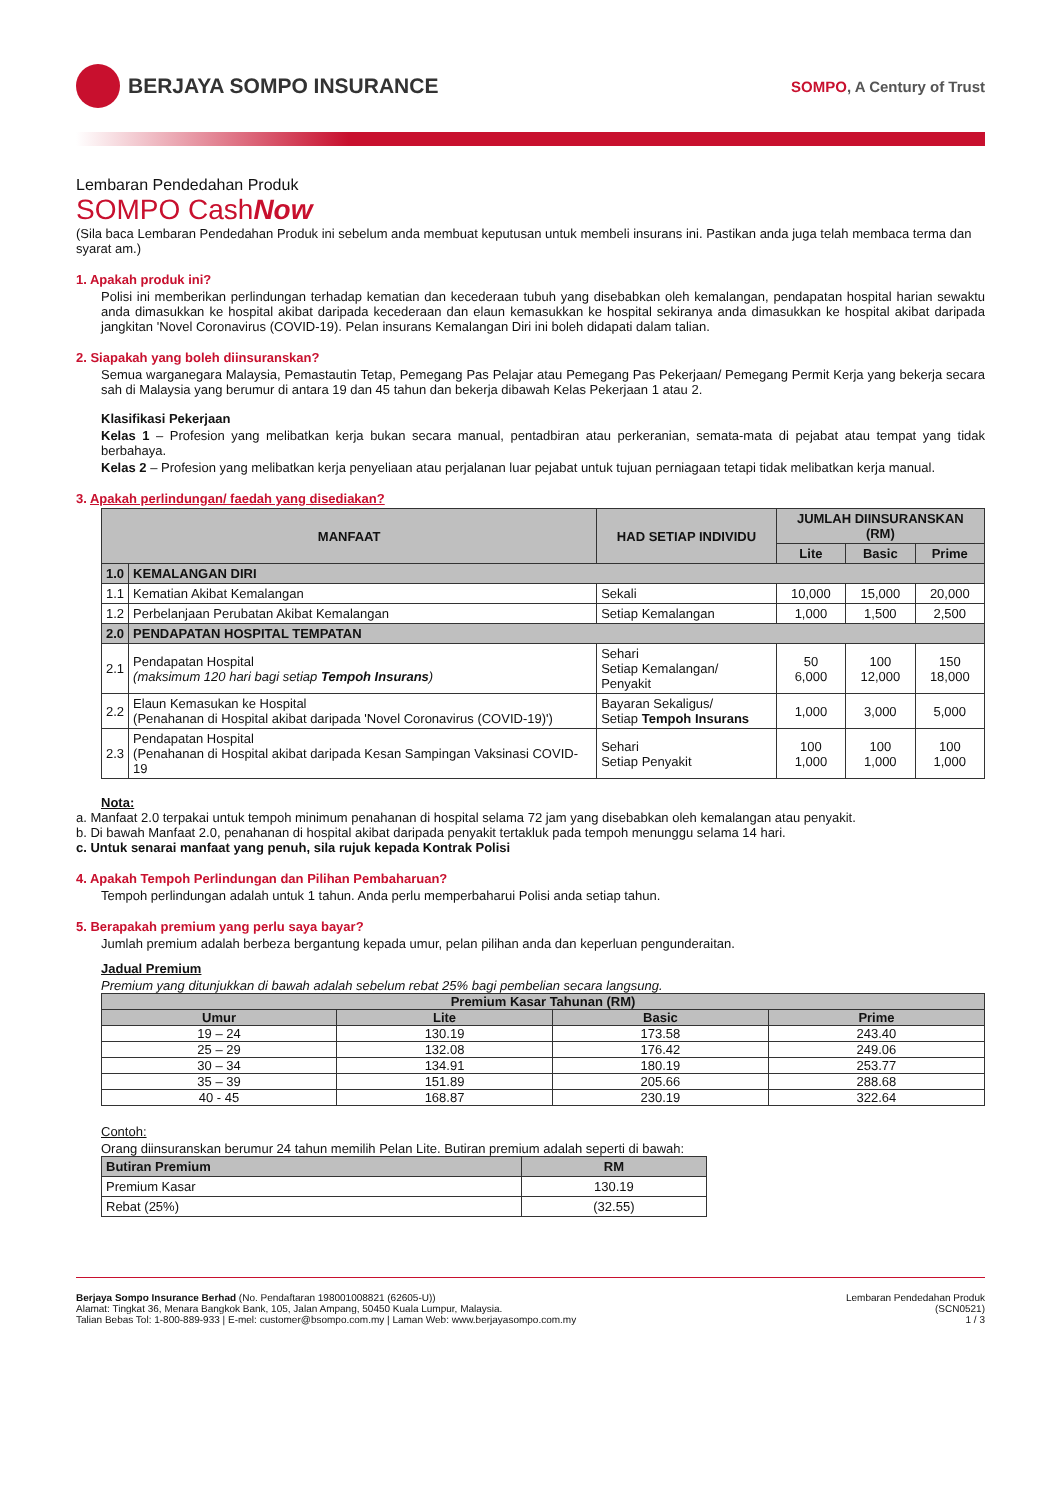BERJAYA SOMPO INSURANCE
SOMPO, A Century of Trust
Lembaran Pendedahan Produk
SOMPO CashNow
(Sila baca Lembaran Pendedahan Produk ini sebelum anda membuat keputusan untuk membeli insurans ini. Pastikan anda juga telah membaca terma dan syarat am.)
1. Apakah produk ini?
Polisi ini memberikan perlindungan terhadap kematian dan kecederaan tubuh yang disebabkan oleh kemalangan, pendapatan hospital harian sewaktu anda dimasukkan ke hospital akibat daripada kecederaan dan elaun kemasukkan ke hospital sekiranya anda dimasukkan ke hospital akibat daripada jangkitan 'Novel Coronavirus (COVID-19). Pelan insurans Kemalangan Diri ini boleh didapati dalam talian.
2. Siapakah yang boleh diinsuranskan?
Semua warganegara Malaysia, Pemastautin Tetap, Pemegang Pas Pelajar atau Pemegang Pas Pekerjaan/ Pemegang Permit Kerja yang bekerja secara sah di Malaysia yang berumur di antara 19 dan 45 tahun dan bekerja dibawah Kelas Pekerjaan 1 atau 2.
Klasifikasi Pekerjaan
Kelas 1 – Profesion yang melibatkan kerja bukan secara manual, pentadbiran atau perkeranian, semata-mata di pejabat atau tempat yang tidak berbahaya.
Kelas 2 – Profesion yang melibatkan kerja penyeliaan atau perjalanan luar pejabat untuk tujuan perniagaan tetapi tidak melibatkan kerja manual.
3. Apakah perlindungan/ faedah yang disediakan?
| MANFAAT | | HAD SETIAP INDIVIDU | JUMLAH DIINSURANSKAN (RM) | | |
| --- | --- | --- | --- | --- | --- |
| | | | Lite | Basic | Prime |
| 1.0 | KEMALANGAN DIRI | | | | |
| 1.1 | Kematian Akibat Kemalangan | Sekali | 10,000 | 15,000 | 20,000 |
| 1.2 | Perbelanjaan Perubatan Akibat Kemalangan | Setiap Kemalangan | 1,000 | 1,500 | 2,500 |
| 2.0 | PENDAPATAN HOSPITAL TEMPATAN | | | | |
| 2.1 | Pendapatan Hospital (maksimum 120 hari bagi setiap Tempoh Insurans ) | Sehari Setiap Kemalangan/ Penyakit | 50 6,000 | 100 12,000 | 150 18,000 |
| 2.2 | Elaun Kemasukan ke Hospital (Penahanan di Hospital akibat daripada 'Novel Coronavirus (COVID-19)') | Bayaran Sekaligus/ Setiap Tempoh Insurans | 1,000 | 3,000 | 5,000 |
| 2.3 | Pendapatan Hospital (Penahanan di Hospital akibat daripada Kesan Sampingan Vaksinasi COVID-19 | Sehari Setiap Penyakit | 100 1,000 | 100 1,000 | 100 1,000 |
Nota:
a. Manfaat 2.0 terpakai untuk tempoh minimum penahanan di hospital selama 72 jam yang disebabkan oleh kemalangan atau penyakit.
b. Di bawah Manfaat 2.0, penahanan di hospital akibat daripada penyakit tertakluk pada tempoh menunggu selama 14 hari.
c. Untuk senarai manfaat yang penuh, sila rujuk kepada Kontrak Polisi
4. Apakah Tempoh Perlindungan dan Pilihan Pembaharuan?
Tempoh perlindungan adalah untuk 1 tahun. Anda perlu memperbaharui Polisi anda setiap tahun.
5. Berapakah premium yang perlu saya bayar?
Jumlah premium adalah berbeza bergantung kepada umur, pelan pilihan anda dan keperluan pengunderaitan.
Jadual Premium
Premium yang ditunjukkan di bawah adalah sebelum rebat 25% bagi pembelian secara langsung.
| Premium Kasar Tahunan (RM) | | | |
| --- | --- | --- | --- |
| Umur | Lite | Basic | Prime |
| 19 – 24 | 130.19 | 173.58 | 243.40 |
| 25 – 29 | 132.08 | 176.42 | 249.06 |
| 30 – 34 | 134.91 | 180.19 | 253.77 |
| 35 – 39 | 151.89 | 205.66 | 288.68 |
| 40 - 45 | 168.87 | 230.19 | 322.64 |
Contoh:
Orang diinsuranskan berumur 24 tahun memilih Pelan Lite. Butiran premium adalah seperti di bawah:
| Butiran Premium | RM |
| --- | --- |
| Premium Kasar | 130.19 |
| Rebat (25%) | (32.55) |
Berjaya Sompo Insurance Berhad (No. Pendaftaran 198001008821 (62605-U))
Alamat: Tingkat 36, Menara Bangkok Bank, 105, Jalan Ampang, 50450 Kuala Lumpur, Malaysia.
Talian Bebas Tol: 1-800-889-933 | E-mel: customer@bsompo.com.my | Laman Web: www.berjayasompo.com.my
Lembaran Pendedahan Produk
(SCN0521)
1 / 3